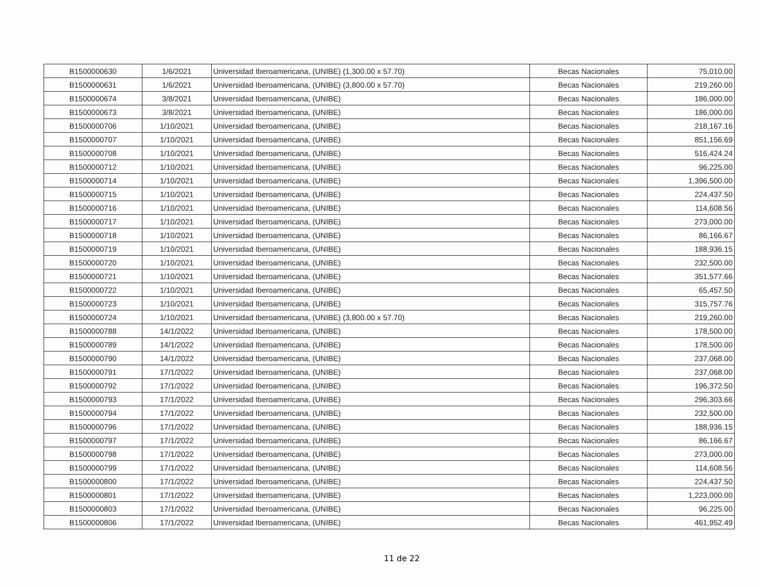| B1500000630 | 1/6/2021 | Universidad Iberoamericana, (UNIBE) (1,300.00 x 57.70) | Becas Nacionales | 75,010.00 |
| B1500000631 | 1/6/2021 | Universidad Iberoamericana, (UNIBE) (3,800.00 x 57.70) | Becas Nacionales | 219,260.00 |
| B1500000674 | 3/8/2021 | Universidad Iberoamericana, (UNIBE) | Becas Nacionales | 186,000.00 |
| B1500000673 | 3/8/2021 | Universidad Iberoamericana, (UNIBE) | Becas Nacionales | 186,000.00 |
| B1500000706 | 1/10/2021 | Universidad Iberoamericana, (UNIBE) | Becas Nacionales | 218,167.16 |
| B1500000707 | 1/10/2021 | Universidad Iberoamericana, (UNIBE) | Becas Nacionales | 851,156.69 |
| B1500000708 | 1/10/2021 | Universidad Iberoamericana, (UNIBE) | Becas Nacionales | 516,424.24 |
| B1500000712 | 1/10/2021 | Universidad Iberoamericana, (UNIBE) | Becas Nacionales | 96,225.00 |
| B1500000714 | 1/10/2021 | Universidad Iberoamericana, (UNIBE) | Becas Nacionales | 1,396,500.00 |
| B1500000715 | 1/10/2021 | Universidad Iberoamericana, (UNIBE) | Becas Nacionales | 224,437.50 |
| B1500000716 | 1/10/2021 | Universidad Iberoamericana, (UNIBE) | Becas Nacionales | 114,608.56 |
| B1500000717 | 1/10/2021 | Universidad Iberoamericana, (UNIBE) | Becas Nacionales | 273,000.00 |
| B1500000718 | 1/10/2021 | Universidad Iberoamericana, (UNIBE) | Becas Nacionales | 86,166.67 |
| B1500000719 | 1/10/2021 | Universidad Iberoamericana, (UNIBE) | Becas Nacionales | 188,936.15 |
| B1500000720 | 1/10/2021 | Universidad Iberoamericana, (UNIBE) | Becas Nacionales | 232,500.00 |
| B1500000721 | 1/10/2021 | Universidad Iberoamericana, (UNIBE) | Becas Nacionales | 351,577.66 |
| B1500000722 | 1/10/2021 | Universidad Iberoamericana, (UNIBE) | Becas Nacionales | 65,457.50 |
| B1500000723 | 1/10/2021 | Universidad Iberoamericana, (UNIBE) | Becas Nacionales | 315,757.76 |
| B1500000724 | 1/10/2021 | Universidad Iberoamericana, (UNIBE) (3,800.00 x 57.70) | Becas Nacionales | 219,260.00 |
| B1500000788 | 14/1/2022 | Universidad Iberoamericana, (UNIBE) | Becas Nacionales | 178,500.00 |
| B1500000789 | 14/1/2022 | Universidad Iberoamericana, (UNIBE) | Becas Nacionales | 178,500.00 |
| B1500000790 | 14/1/2022 | Universidad Iberoamericana, (UNIBE) | Becas Nacionales | 237,068.00 |
| B1500000791 | 17/1/2022 | Universidad Iberoamericana, (UNIBE) | Becas Nacionales | 237,068.00 |
| B1500000792 | 17/1/2022 | Universidad Iberoamericana, (UNIBE) | Becas Nacionales | 196,372.50 |
| B1500000793 | 17/1/2022 | Universidad Iberoamericana, (UNIBE) | Becas Nacionales | 296,303.66 |
| B1500000794 | 17/1/2022 | Universidad Iberoamericana, (UNIBE) | Becas Nacionales | 232,500.00 |
| B1500000796 | 17/1/2022 | Universidad Iberoamericana, (UNIBE) | Becas Nacionales | 188,936.15 |
| B1500000797 | 17/1/2022 | Universidad Iberoamericana, (UNIBE) | Becas Nacionales | 86,166.67 |
| B1500000798 | 17/1/2022 | Universidad Iberoamericana, (UNIBE) | Becas Nacionales | 273,000.00 |
| B1500000799 | 17/1/2022 | Universidad Iberoamericana, (UNIBE) | Becas Nacionales | 114,608.56 |
| B1500000800 | 17/1/2022 | Universidad Iberoamericana, (UNIBE) | Becas Nacionales | 224,437.50 |
| B1500000801 | 17/1/2022 | Universidad Iberoamericana, (UNIBE) | Becas Nacionales | 1,223,000.00 |
| B1500000803 | 17/1/2022 | Universidad Iberoamericana, (UNIBE) | Becas Nacionales | 96,225.00 |
| B1500000806 | 17/1/2022 | Universidad Iberoamericana, (UNIBE) | Becas Nacionales | 461,952.49 |
11 de 22